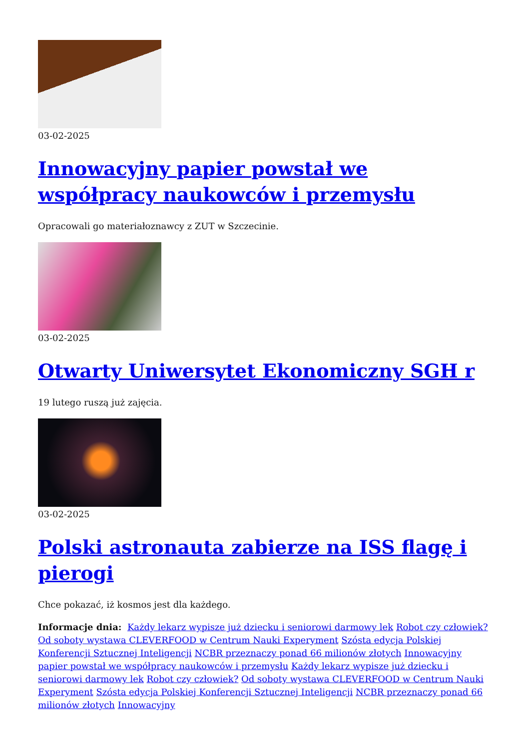03-02-2025
Innowacyjny papier powstał we współpracy naukowców i przemysłu
Opracowali go materiałoznawcy z ZUT w Szczecinie.
03-02-2025
Otwarty Uniwersytet Ekonomiczny SGH r
19 lutego ruszą już zajęcia.
03-02-2025
Polski astronauta zabierze na ISS flagę i pierogi
Chce pokazać, iż kosmos jest dla każdego.
Informacje dnia: Każdy lekarz wypisze już dziecku i seniorowi darmowy lek Robot czy człowiek? Od soboty wystawa CLEVERFOOD w Centrum Nauki Experyment Szósta edycja Polskiej Konferencji Sztucznej Inteligencji NCBR przeznaczy ponad 66 milionów złotych Innowacyjny papier powstał we współpracy naukowców i przemysłu Każdy lekarz wypisze już dziecku i seniorowi darmowy lek Robot czy człowiek? Od soboty wystawa CLEVERFOOD w Centrum Nauki Experyment Szósta edycja Polskiej Konferencji Sztucznej Inteligencji NCBR przeznaczy ponad 66 milionów złotych Innowacyjny